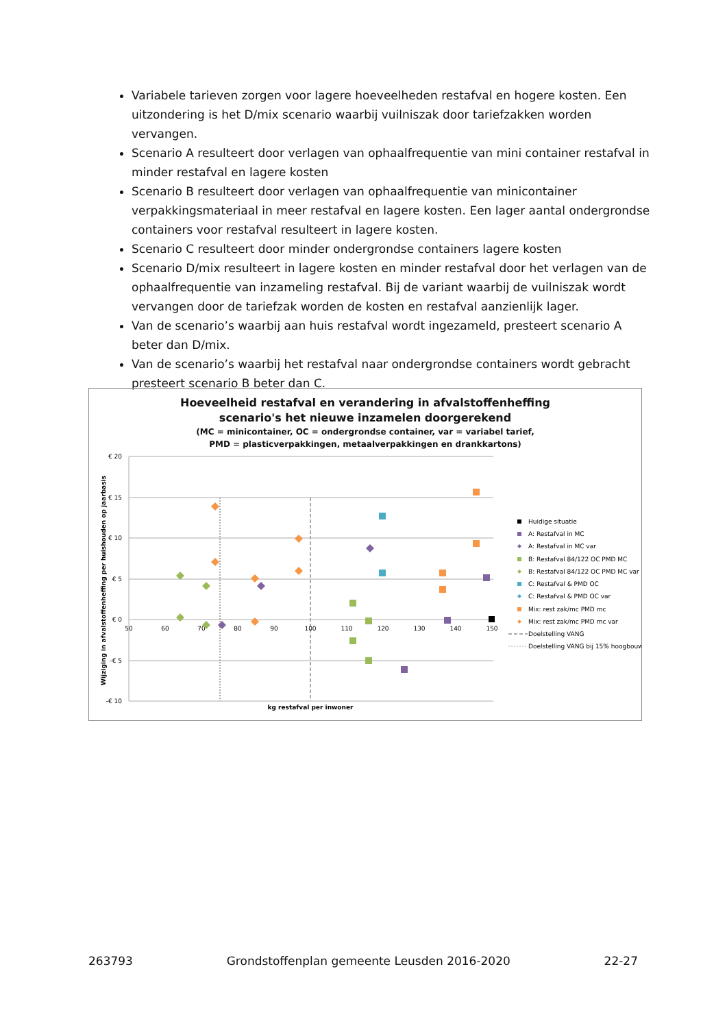Variabele tarieven zorgen voor lagere hoeveelheden restafval en hogere kosten. Een uitzondering is het D/mix scenario waarbij vuilniszak door tariefzakken worden vervangen.
Scenario A resulteert door verlagen van ophaalfrequentie van mini container restafval in minder restafval en lagere kosten
Scenario B resulteert door verlagen van ophaalfrequentie van minicontainer verpakkingsmateriaal in meer restafval en lagere kosten. Een lager aantal ondergrondse containers voor restafval resulteert in lagere kosten.
Scenario C resulteert door minder ondergrondse containers lagere kosten
Scenario D/mix resulteert in lagere kosten en minder restafval door het verlagen van de ophaalfrequentie van inzameling restafval. Bij de variant waarbij de vuilniszak wordt vervangen door de tariefzak worden de kosten en restafval aanzienlijk lager.
Van de scenario’s waarbij aan huis restafval wordt ingezameld, presteert scenario A beter dan D/mix.
Van de scenario’s waarbij het restafval naar ondergrondse containers wordt gebracht presteert scenario B beter dan C.
Hoeveelheid restafval en verandering in afvalstoffenheffing
scenario's het nieuwe inzamelen doorgerekend
(MC = minicontainer, OC = ondergrondse container, var = variabel tarief,
PMD = plasticverpakkingen, metaalverpakkingen en drankkartons)
€ 20
€ 15
€ 10
€ 5
€ 0
-€ 5
-€ 10
50
60
70
80
90
100
110
120
130
140
150
kg restafval per inwoner
Wijziging in afvalstoffenheffing per huishouden op jaarbasis
Huidige situatie
A: Restafval in MC
A: Restafval in MC var
B: Restafval 84/122 OC PMD MC
B: Restafval 84/122 OC PMD MC var
C: Restafval & PMD OC
C: Restafval & PMD OC var
Mix: rest zak/mc PMD mc
Mix: rest zak/mc PMD mc var
Doelstelling VANG
Doelstelling VANG bij 15% hoogbouw
263793 Grondstoffenplan gemeente Leusden 2016-2020 22-27